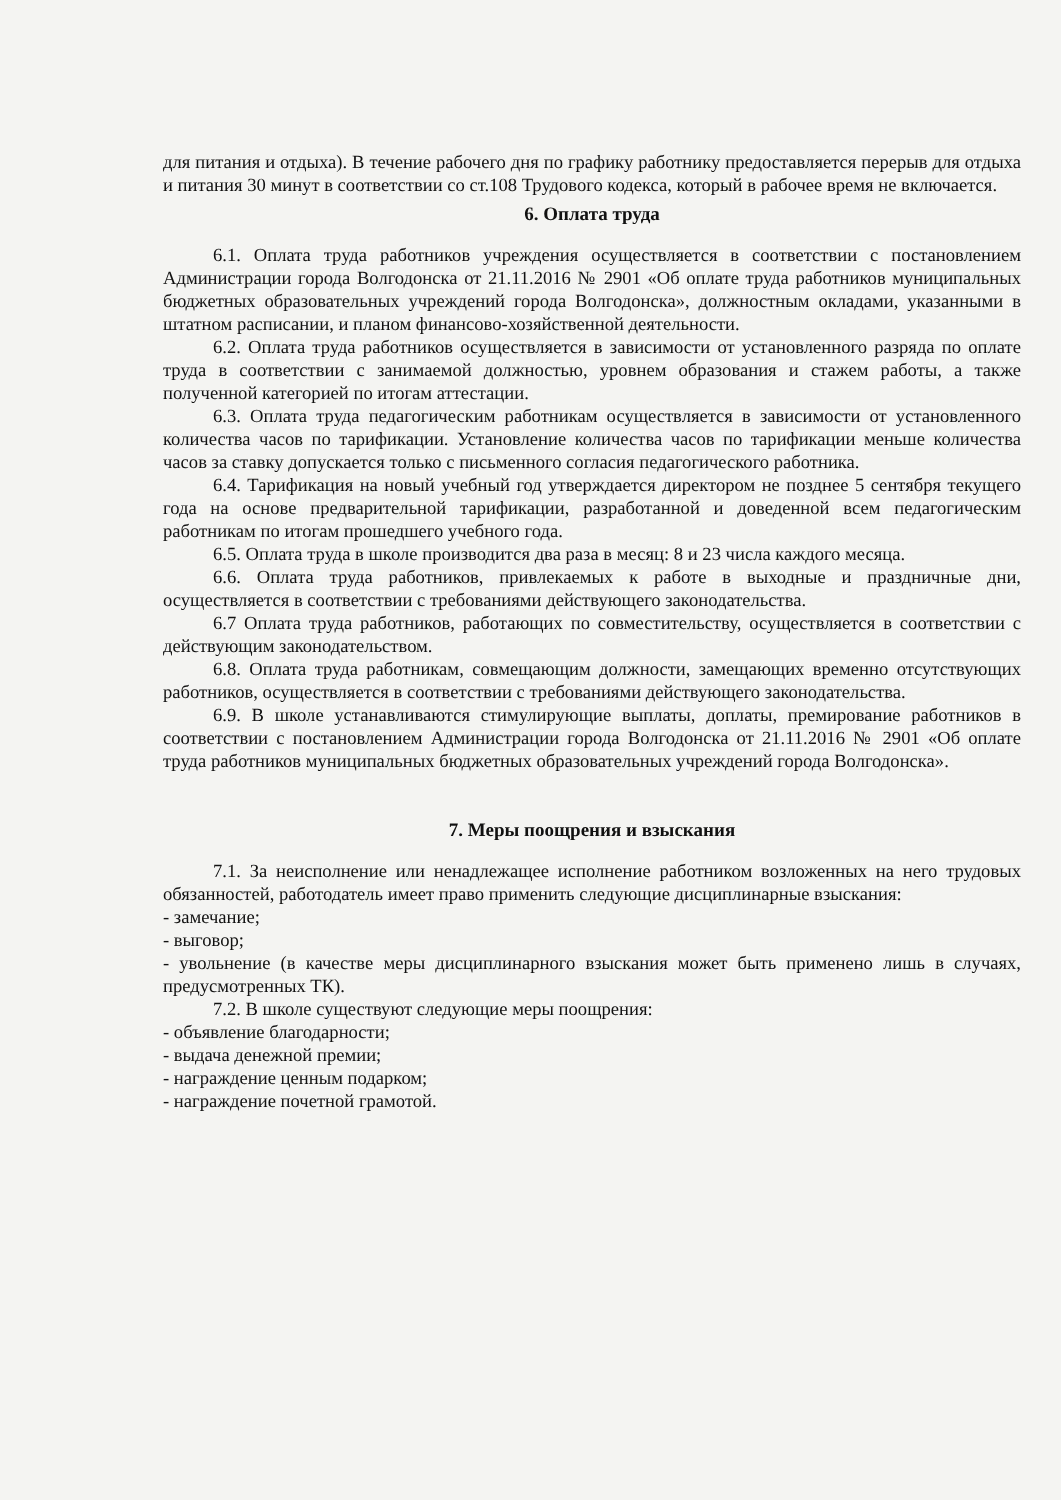для питания и отдыха). В течение рабочего дня по графику работнику предоставляется перерыв для отдыха и питания 30 минут в соответствии со ст.108 Трудового кодекса, который в рабочее время не включается.
6. Оплата труда
6.1. Оплата труда работников учреждения осуществляется в соответствии с постановлением Администрации города Волгодонска от 21.11.2016 № 2901 «Об оплате труда работников муниципальных бюджетных образовательных учреждений города Волгодонска», должностным окладами, указанными в штатном расписании, и планом финансово-хозяйственной деятельности.
6.2. Оплата труда работников осуществляется в зависимости от установленного разряда по оплате труда в соответствии с занимаемой должностью, уровнем образования и стажем работы, а также полученной категорией по итогам аттестации.
6.3. Оплата труда педагогическим работникам осуществляется в зависимости от установленного количества часов по тарификации. Установление количества часов по тарификации меньше количества часов за ставку допускается только с письменного согласия педагогического работника.
6.4. Тарификация на новый учебный год утверждается директором не позднее 5 сентября текущего года на основе предварительной тарификации, разработанной и доведенной всем педагогическим работникам по итогам прошедшего учебного года.
6.5. Оплата труда в школе производится два раза в месяц: 8 и 23 числа каждого месяца.
6.6. Оплата труда работников, привлекаемых к работе в выходные и праздничные дни, осуществляется в соответствии с требованиями действующего законодательства.
6.7 Оплата труда работников, работающих по совместительству, осуществляется в соответствии с действующим законодательством.
6.8. Оплата труда работникам, совмещающим должности, замещающих временно отсутствующих работников, осуществляется в соответствии с требованиями действующего законодательства.
6.9. В школе устанавливаются стимулирующие выплаты, доплаты, премирование работников в соответствии с постановлением Администрации города Волгодонска от 21.11.2016 № 2901 «Об оплате труда работников муниципальных бюджетных образовательных учреждений города Волгодонска».
7. Меры поощрения и взыскания
7.1. За неисполнение или ненадлежащее исполнение работником возложенных на него трудовых обязанностей, работодатель имеет право применить следующие дисциплинарные взыскания:
- замечание;
- выговор;
- увольнение (в качестве меры дисциплинарного взыскания может быть применено лишь в случаях, предусмотренных ТК).
7.2. В школе существуют следующие меры поощрения:
- объявление благодарности;
- выдача денежной премии;
- награждение ценным подарком;
- награждение почетной грамотой.